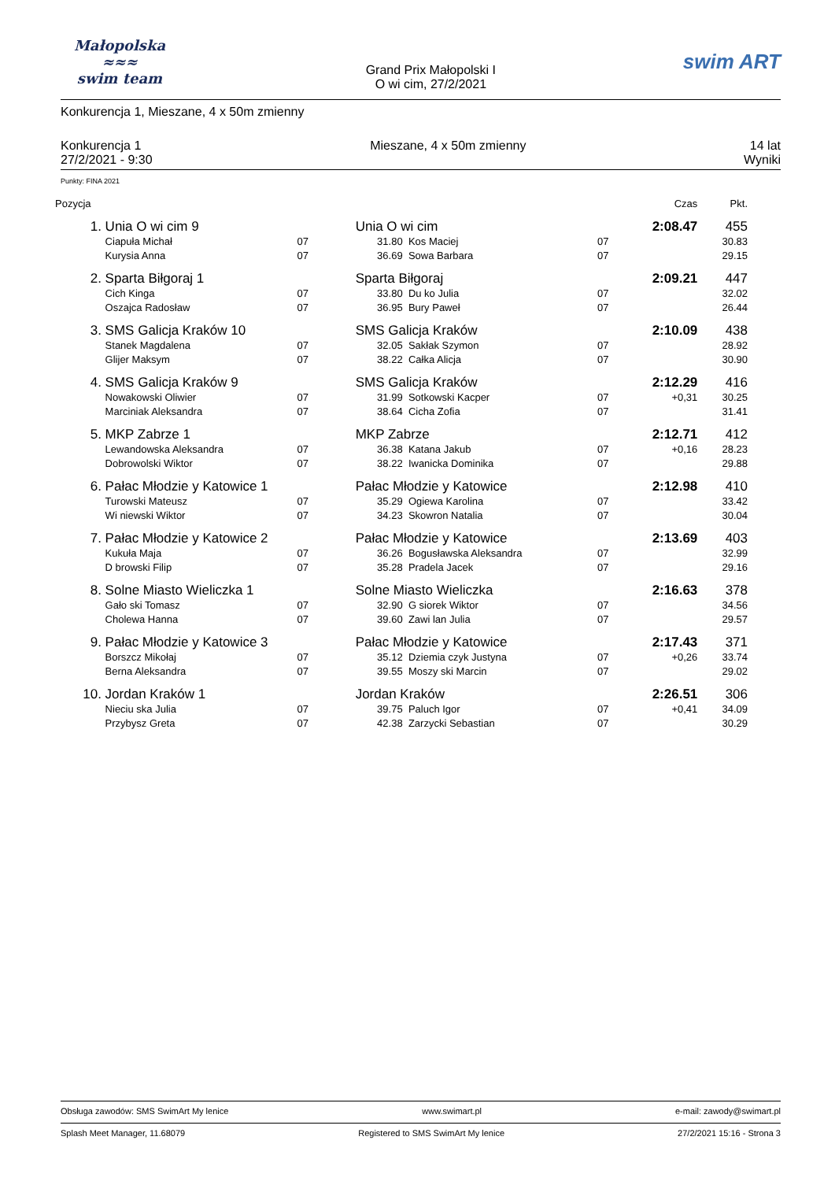Małopolska
≈≈≈
swim team
Grand Prix Małopolski I
O wi cim, 27/2/2021
swim ART
Konkurencja 1, Mieszane, 4 x 50m zmienny
Konkurencja 1
27/2/2021 - 9:30
Mieszane, 4 x 50m zmienny 14 lat
Wyniki
Punkty: FINA 2021
| Pozycja | | | | | | Czas | Pkt. |
| --- | --- | --- | --- | --- | --- | --- | --- |
| 1. | Unia O wi cim 9 | | Unia O wi cim | | | 2:08.47 | 455 |
| | Ciapuła Michał | 07 | 31.80 | Kos Maciej | 07 | | 30.83 |
| | Kurysia Anna | 07 | 36.69 | Sowa Barbara | 07 | | 29.15 |
| 2. | Sparta Biłgoraj 1 | | Sparta Biłgoraj | | | 2:09.21 | 447 |
| | Cich Kinga | 07 | 33.80 | Du ko Julia | 07 | | 32.02 |
| | Oszajca Radosław | 07 | 36.95 | Bury Paweł | 07 | | 26.44 |
| 3. | SMS Galicja Kraków 10 | | SMS Galicja Kraków | | | 2:10.09 | 438 |
| | Stanek Magdalena | 07 | 32.05 | Sakłak Szymon | 07 | | 28.92 |
| | Glijer Maksym | 07 | 38.22 | Całka Alicja | 07 | | 30.90 |
| 4. | SMS Galicja Kraków 9 | | SMS Galicja Kraków | | | 2:12.29 | 416 |
| | Nowakowski Oliwier | 07 | 31.99 | Sotkowski Kacper | 07 | +0,31 | 30.25 |
| | Marciniak Aleksandra | 07 | 38.64 | Cicha Zofia | 07 | | 31.41 |
| 5. | MKP Zabrze 1 | | MKP Zabrze | | | 2:12.71 | 412 |
| | Lewandowska Aleksandra | 07 | 36.38 | Katana Jakub | 07 | +0,16 | 28.23 |
| | Dobrowolski Wiktor | 07 | 38.22 | Iwanicka Dominika | 07 | | 29.88 |
| 6. | Pałac Młodzie y Katowice 1 | | Pałac Młodzie y Katowice | | | 2:12.98 | 410 |
| | Turowski Mateusz | 07 | 35.29 | Ogiewa Karolina | 07 | | 33.42 |
| | Wi niewski Wiktor | 07 | 34.23 | Skowron Natalia | 07 | | 30.04 |
| 7. | Pałac Młodzie y Katowice 2 | | Pałac Młodzie y Katowice | | | 2:13.69 | 403 |
| | Kukuła Maja | 07 | 36.26 | Bogusławska Aleksandra | 07 | | 32.99 |
| | D browski Filip | 07 | 35.28 | Pradela Jacek | 07 | | 29.16 |
| 8. | Solne Miasto Wieliczka 1 | | Solne Miasto Wieliczka | | | 2:16.63 | 378 |
| | Gało ski Tomasz | 07 | 32.90 | G siorek Wiktor | 07 | | 34.56 |
| | Cholewa Hanna | 07 | 39.60 | Zawi lan Julia | 07 | | 29.57 |
| 9. | Pałac Młodzie y Katowice 3 | | Pałac Młodzie y Katowice | | | 2:17.43 | 371 |
| | Borszcz Mikołaj | 07 | 35.12 | Dziemia czyk Justyna | 07 | +0,26 | 33.74 |
| | Berna Aleksandra | 07 | 39.55 | Moszy ski Marcin | 07 | | 29.02 |
| 10. | Jordan Kraków 1 | | Jordan Kraków | | | 2:26.51 | 306 |
| | Nieciu ska Julia | 07 | 39.75 | Paluch Igor | 07 | +0,41 | 34.09 |
| | Przybysz Greta | 07 | 42.38 | Zarzycki Sebastian | 07 | | 30.29 |
Obsługa zawodów: SMS SwimArt My lenice www.swimart.pl e-mail: zawody@swimart.pl
Splash Meet Manager, 11.68079 Registered to SMS SwimArt My lenice 27/2/2021 15:16 - Strona 3